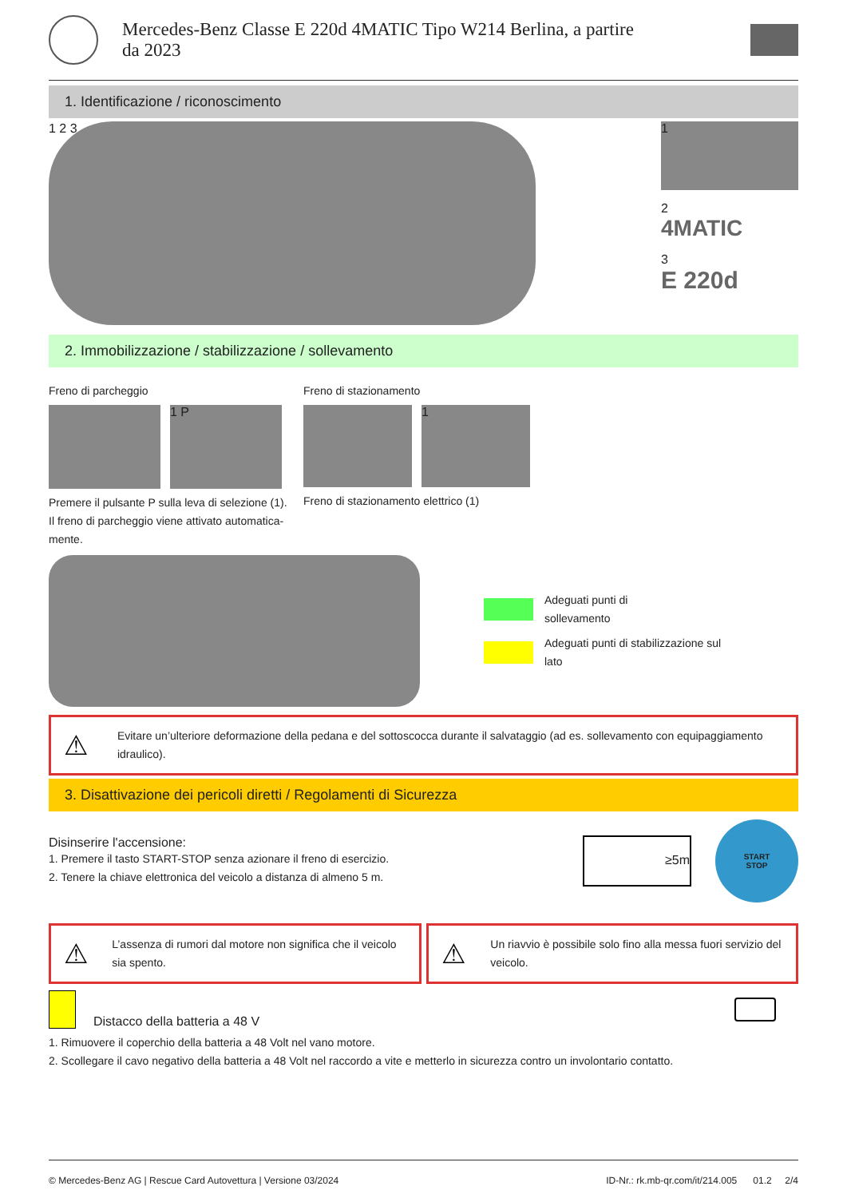Mercedes-Benz Classe E 220d 4MATIC Tipo W214 Berlina, a partire
da 2023
1. Identificazione / riconoscimento
1 2 3
1
2
4MATIC
3
E 220d
2. Immobilizzazione / stabilizzazione / sollevamento
Freno di parcheggio
1 P
Premere il pulsante P sulla leva di selezione (1). Il freno di parcheggio viene attivato automatica-mente.
Freno di stazionamento
1
Freno di stazionamento elettrico (1)
Adeguati punti di
sollevamento
Adeguati punti di stabilizzazione sul
lato
⚠
Evitare un’ulteriore deformazione della pedana e del sottoscocca durante il salvataggio (ad es. sollevamento con equipaggiamento idraulico).
3. Disattivazione dei pericoli diretti / Regolamenti di Sicurezza
Disinserire l'accensione:
1. Premere il tasto START-STOP senza azionare il freno di esercizio.
2. Tenere la chiave elettronica del veicolo a distanza di almeno 5 m.
≥5m
START
STOP
⚠
L’assenza di rumori dal motore non significa che il veicolo sia spento.
⚠
Un riavvio è possibile solo fino alla messa fuori servizio del veicolo.
Distacco della batteria a 48 V
1. Rimuovere il coperchio della batteria a 48 Volt nel vano motore.
2. Scollegare il cavo negativo della batteria a 48 Volt nel raccordo a vite e metterlo in sicurezza contro un involontario contatto.
© Mercedes-Benz AG | Rescue Card Autovettura | Versione 03/2024 ID-Nr.: rk.mb-qr.com/it/214.005 01.2 2/4